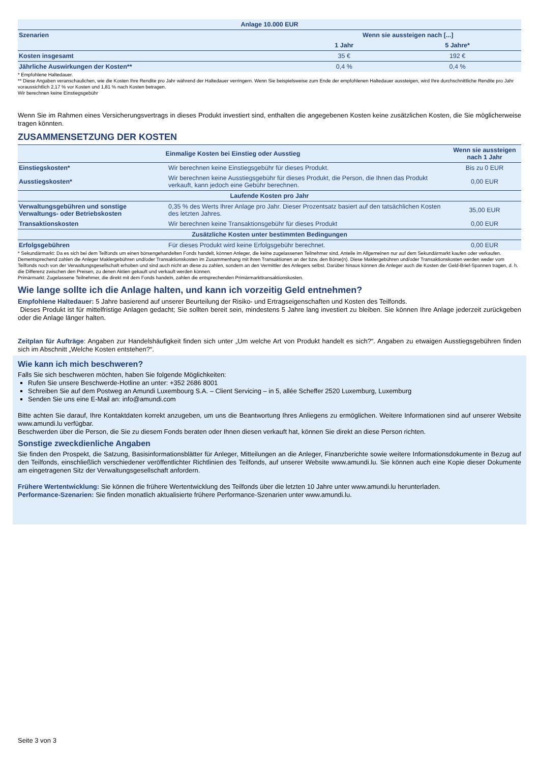| Anlage 10.000 EUR | | |
| --- | --- | --- |
| Szenarien | Wenn sie aussteigen nach [...] | |
| | 1 Jahr | 5 Jahre* |
| Kosten insgesamt | 35 € | 192 € |
| Jährliche Auswirkungen der Kosten** | 0,4 % | 0,4 % |
* Empfohlene Haltedauer.
** Diese Angaben veranschaulichen, wie die Kosten Ihre Rendite pro Jahr während der Haltedauer verringern. Wenn Sie beispielsweise zum Ende der empfohlenen Haltedauer aussteigen, wird Ihre durchschnittliche Rendite pro Jahr voraussichtlich 2,17 % vor Kosten und 1,81 % nach Kosten betragen.
Wir berechnen keine Einstiegsgebühr
Wenn Sie im Rahmen eines Versicherungsvertrags in dieses Produkt investiert sind, enthalten die angegebenen Kosten keine zusätzlichen Kosten, die Sie möglicherweise tragen könnten.
ZUSAMMENSETZUNG DER KOSTEN
| Einmalige Kosten bei Einstieg oder Ausstieg | | Wenn sie aussteigen nach 1 Jahr |
| --- | --- | --- |
| Einstiegskosten* | Wir berechnen keine Einstiegsgebühr für dieses Produkt. | Bis zu 0 EUR |
| Ausstiegskosten* | Wir berechnen keine Ausstiegsgebühr für dieses Produkt, die Person, die Ihnen das Produkt verkauft, kann jedoch eine Gebühr berechnen. | 0,00 EUR |
| Laufende Kosten pro Jahr | | |
| Verwaltungsgebühren und sonstige Verwaltungs- oder Betriebskosten | 0,35 % des Werts Ihrer Anlage pro Jahr. Dieser Prozentsatz basiert auf den tatsächlichen Kosten des letzten Jahres. | 35,00 EUR |
| Transaktionskosten | Wir berechnen keine Transaktionsgebühr für dieses Produkt | 0,00 EUR |
| Zusätzliche Kosten unter bestimmten Bedingungen | | |
| Erfolgsgebühren | Für dieses Produkt wird keine Erfolgsgebühr berechnet. | 0,00 EUR |
* Sekundärmarkt: Da es sich bei dem Teilfonds um einen börsengehandelten Fonds handelt, können Anleger, die keine zugelassenen Teilnehmer sind, Anteile im Allgemeinen nur auf dem Sekundärmarkt kaufen oder verkaufen. Dementsprechend zahlen die Anleger Maklergebühren und/oder Transaktionskosten im Zusammenhang mit ihren Transaktionen an der bzw. den Börse(n). Diese Maklergebühren und/oder Transaktionskosten werden weder vom Teilfonds noch von der Verwaltungsgesellschaft erhoben und sind auch nicht an diese zu zahlen, sondern an den Vermittler des Anlegers selbst. Darüber hinaus können die Anleger auch die Kosten der Geld-Brief-Spannen tragen, d. h. die Differenz zwischen den Preisen, zu denen Aktien gekauft und verkauft werden können.
Primärmarkt: Zugelassene Teilnehmer, die direkt mit dem Fonds handeln, zahlen die entsprechenden Primärmarkttransaktionskosten.
Wie lange sollte ich die Anlage halten, und kann ich vorzeitig Geld entnehmen?
Empfohlene Haltedauer: 5 Jahre basierend auf unserer Beurteilung der Risiko- und Ertragseigenschaften und Kosten des Teilfonds.
Dieses Produkt ist für mittelfristige Anlagen gedacht; Sie sollten bereit sein, mindestens 5 Jahre lang investiert zu bleiben. Sie können Ihre Anlage jederzeit zurückgeben oder die Anlage länger halten.
Zeitplan für Aufträge: Angaben zur Handelshäufigkeit finden sich unter „Um welche Art von Produkt handelt es sich?“. Angaben zu etwaigen Ausstiegsgebühren finden sich im Abschnitt „Welche Kosten entstehen?“.
Wie kann ich mich beschweren?
Falls Sie sich beschweren möchten, haben Sie folgende Möglichkeiten:
Rufen Sie unsere Beschwerde-Hotline an unter: +352 2686 8001
Schreiben Sie auf dem Postweg an Amundi Luxembourg S.A. – Client Servicing – in 5, allée Scheffer 2520 Luxemburg, Luxemburg
Senden Sie uns eine E-Mail an: info@amundi.com
Bitte achten Sie darauf, Ihre Kontaktdaten korrekt anzugeben, um uns die Beantwortung Ihres Anliegens zu ermöglichen. Weitere Informationen sind auf unserer Website www.amundi.lu verfügbar.
Beschwerden über die Person, die Sie zu diesem Fonds beraten oder Ihnen diesen verkauft hat, können Sie direkt an diese Person richten.
Sonstige zweckdienliche Angaben
Sie finden den Prospekt, die Satzung, Basisinformationsblätter für Anleger, Mitteilungen an die Anleger, Finanzberichte sowie weitere Informationsdokumente in Bezug auf den Teilfonds, einschließlich verschiedener veröffentlichter Richtlinien des Teilfonds, auf unserer Website www.amundi.lu. Sie können auch eine Kopie dieser Dokumente am eingetragenen Sitz der Verwaltungsgesellschaft anfordern.
Frühere Wertentwicklung: Sie können die frühere Wertentwicklung des Teilfonds über die letzten 10 Jahre unter www.amundi.lu herunterladen.
Performance-Szenarien: Sie finden monatlich aktualisierte frühere Performance-Szenarien unter www.amundi.lu.
Seite 3 von 3